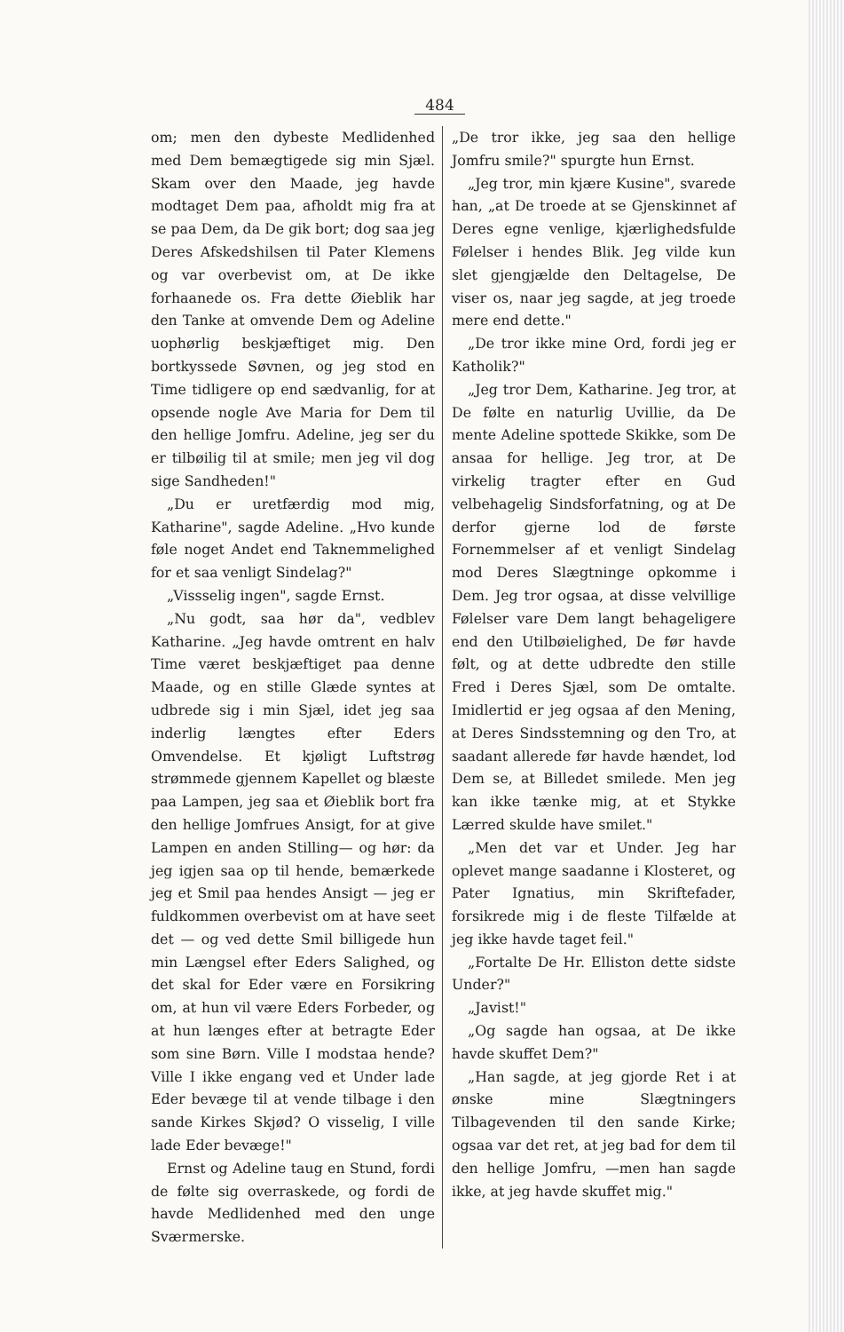484
om; men den dybeste Medlidenhed med Dem bemægtigede sig min Sjæl. Skam over den Maade, jeg havde modtaget Dem paa, afholdt mig fra at se paa Dem, da De gik bort; dog saa jeg Deres Afskedshilsen til Pater Klemens og var overbevist om, at De ikke forhaanede os. Fra dette Øieblik har den Tanke at omvende Dem og Adeline uophørlig beskjæftiget mig. Den bortkyssede Søvnen, og jeg stod en Time tidligere op end sædvanlig, for at opsende nogle Ave Maria for Dem til den hellige Jomfru. Adeline, jeg ser du er tilbøilig til at smile; men jeg vil dog sige Sandheden!"
„Du er uretfærdig mod mig, Katharine", sagde Adeline. „Hvo kunde føle noget Andet end Taknemmelighed for et saa venligt Sindelag?"
„Vissselig ingen", sagde Ernst.
„Nu godt, saa hør da", vedblev Katharine. „Jeg havde omtrent en halv Time været beskjæftiget paa denne Maade, og en stille Glæde syntes at udbrede sig i min Sjæl, idet jeg saa inderlig længtes efter Eders Omvendelse. Et kjøligt Luftstrøg strømmede gjennem Kapellet og blæste paa Lampen, jeg saa et Øieblik bort fra den hellige Jomfrues Ansigt, for at give Lampen en anden Stilling— og hør: da jeg igjen saa op til hende, bemærkede jeg et Smil paa hendes Ansigt — jeg er fuldkommen overbevist om at have seet det — og ved dette Smil billigede hun min Længsel efter Eders Salighed, og det skal for Eder være en Forsikring om, at hun vil være Eders Forbeder, og at hun længes efter at betragte Eder som sine Børn. Ville I modstaa hende? Ville I ikke engang ved et Under lade Eder bevæge til at vende tilbage i den sande Kirkes Skjød? O visselig, I ville lade Eder bevæge!"
Ernst og Adeline taug en Stund, fordi de følte sig overraskede, og fordi de havde Medlidenhed med den unge Sværmerske.
„De tror ikke, jeg saa den hellige Jomfru smile?" spurgte hun Ernst.
„Jeg tror, min kjære Kusine", svarede han, „at De troede at se Gjenskinnet af Deres egne venlige, kjærlighedsfulde Følelser i hendes Blik. Jeg vilde kun slet gjengjælde den Deltagelse, De viser os, naar jeg sagde, at jeg troede mere end dette."
„De tror ikke mine Ord, fordi jeg er Katholik?"
„Jeg tror Dem, Katharine. Jeg tror, at De følte en naturlig Uvillie, da De mente Adeline spottede Skikke, som De ansaa for hellige. Jeg tror, at De virkelig tragter efter en Gud velbehagelig Sindsforfatning, og at De derfor gjerne lod de første Fornemmelser af et venligt Sindelag mod Deres Slægtninge opkomme i Dem. Jeg tror ogsaa, at disse velvillige Følelser vare Dem langt behageligere end den Utilbøielighed, De før havde følt, og at dette udbredte den stille Fred i Deres Sjæl, som De omtalte. Imidlertid er jeg ogsaa af den Mening, at Deres Sindsstemning og den Tro, at saadant allerede før havde hændet, lod Dem se, at Billedet smilede. Men jeg kan ikke tænke mig, at et Stykke Lærred skulde have smilet."
„Men det var et Under. Jeg har oplevet mange saadanne i Klosteret, og Pater Ignatius, min Skriftefader, forsikrede mig i de fleste Tilfælde at jeg ikke havde taget feil."
„Fortalte De Hr. Elliston dette sidste Under?"
„Javist!"
„Og sagde han ogsaa, at De ikke havde skuffet Dem?"
„Han sagde, at jeg gjorde Ret i at ønske mine Slægtningers Tilbagevenden til den sande Kirke; ogsaa var det ret, at jeg bad for dem til den hellige Jomfru, —men han sagde ikke, at jeg havde skuffet mig."